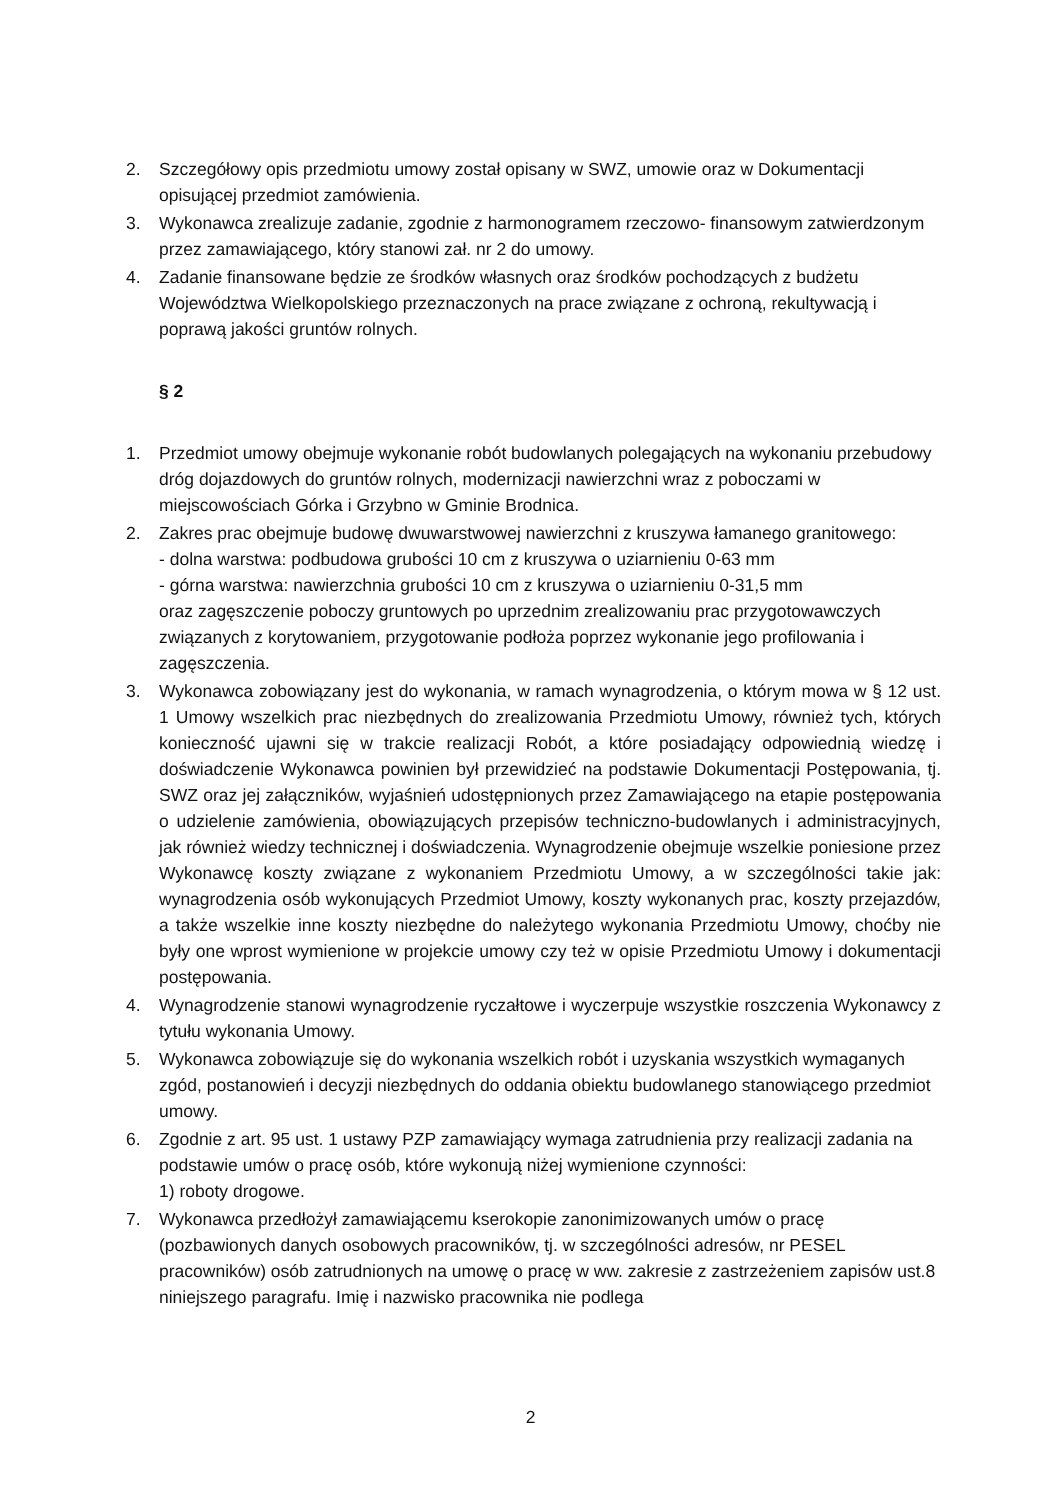2. Szczegółowy opis przedmiotu umowy został opisany w SWZ, umowie oraz w Dokumentacji opisującej przedmiot zamówienia.
3. Wykonawca zrealizuje zadanie, zgodnie z harmonogramem rzeczowo- finansowym zatwierdzonym przez zamawiającego, który stanowi zał. nr 2 do umowy.
4. Zadanie finansowane będzie ze środków własnych oraz środków pochodzących z budżetu Województwa Wielkopolskiego przeznaczonych na prace związane z ochroną, rekultywacją i poprawą jakości gruntów rolnych.
§ 2
1. Przedmiot umowy obejmuje wykonanie robót budowlanych polegających na wykonaniu przebudowy dróg dojazdowych do gruntów rolnych, modernizacji nawierzchni wraz z poboczami w miejscowościach Górka i Grzybno w Gminie Brodnica.
2. Zakres prac obejmuje budowę dwuwarstwowej nawierzchni z kruszywa łamanego granitowego:
- dolna warstwa: podbudowa grubości 10 cm z kruszywa o uziarnieniu 0-63 mm
- górna warstwa: nawierzchnia grubości 10 cm z kruszywa o uziarnieniu 0-31,5 mm
oraz zagęszczenie poboczy gruntowych po uprzednim zrealizowaniu prac przygotowawczych związanych z korytowaniem, przygotowanie podłoża poprzez wykonanie jego profilowania i zagęszczenia.
3. Wykonawca zobowiązany jest do wykonania, w ramach wynagrodzenia, o którym mowa w § 12 ust. 1 Umowy wszelkich prac niezbędnych do zrealizowania Przedmiotu Umowy, również tych, których konieczność ujawni się w trakcie realizacji Robót, a które posiadający odpowiednią wiedzę i doświadczenie Wykonawca powinien był przewidzieć na podstawie Dokumentacji Postępowania, tj. SWZ oraz jej załączników, wyjaśnień udostępnionych przez Zamawiającego na etapie postępowania o udzielenie zamówienia, obowiązujących przepisów techniczno-budowlanych i administracyjnych, jak również wiedzy technicznej i doświadczenia. Wynagrodzenie obejmuje wszelkie poniesione przez Wykonawcę koszty związane z wykonaniem Przedmiotu Umowy, a w szczególności takie jak: wynagrodzenia osób wykonujących Przedmiot Umowy, koszty wykonanych prac, koszty przejazdów, a także wszelkie inne koszty niezbędne do należytego wykonania Przedmiotu Umowy, choćby nie były one wprost wymienione w projekcie umowy czy też w opisie Przedmiotu Umowy i dokumentacji postępowania.
4. Wynagrodzenie stanowi wynagrodzenie ryczałtowe i wyczerpuje wszystkie roszczenia Wykonawcy z tytułu wykonania Umowy.
5. Wykonawca zobowiązuje się do wykonania wszelkich robót i uzyskania wszystkich wymaganych zgód, postanowień i decyzji niezbędnych do oddania obiektu budowlanego stanowiącego przedmiot umowy.
6. Zgodnie z art. 95 ust. 1 ustawy PZP zamawiający wymaga zatrudnienia przy realizacji zadania na podstawie umów o pracę osób, które wykonują niżej wymienione czynności:
1) roboty drogowe.
7. Wykonawca przedłożył zamawiającemu kserokopie zanonimizowanych umów o pracę (pozbawionych danych osobowych pracowników, tj. w szczególności adresów, nr PESEL pracowników) osób zatrudnionych na umowę o pracę w ww. zakresie z zastrzeżeniem zapisów ust.8 niniejszego paragrafu. Imię i nazwisko pracownika nie podlega
2